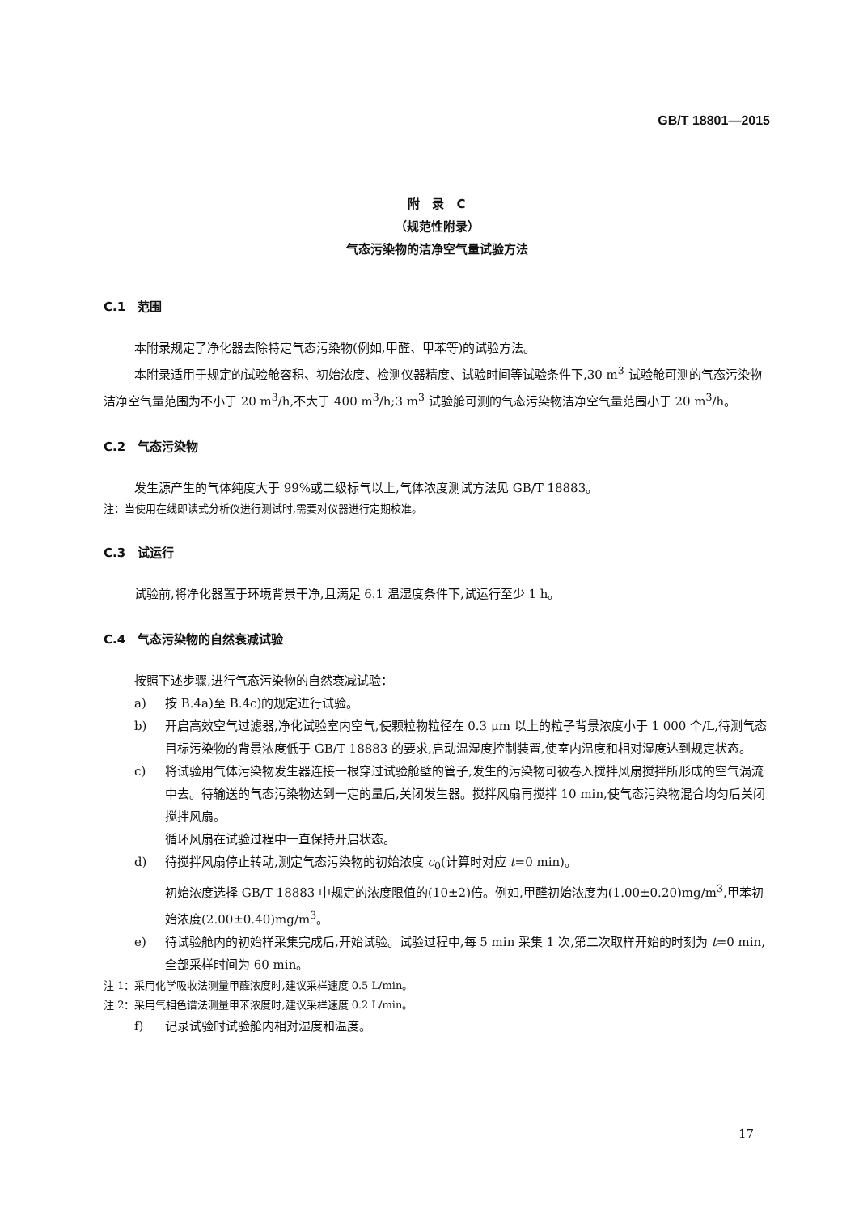GB/T 18801—2015
附　录　C
（规范性附录）
气态污染物的洁净空气量试验方法
C.1　范围
本附录规定了净化器去除特定气态污染物(例如,甲醛、甲苯等)的试验方法。
本附录适用于规定的试验舱容积、初始浓度、检测仪器精度、试验时间等试验条件下,30 m<sup>3</sup> 试验舱可测的气态污染物洁净空气量范围为不小于 20 m<sup>3</sup>/h,不大于 400 m<sup>3</sup>/h;3 m<sup>3</sup> 试验舱可测的气态污染物洁净空气量范围小于 20 m<sup>3</sup>/h。
C.2　气态污染物
发生源产生的气体纯度大于 99%或二级标气以上,气体浓度测试方法见 GB/T 18883。
注：当使用在线即读式分析仪进行测试时,需要对仪器进行定期校准。
C.3　试运行
试验前,将净化器置于环境背景干净,且满足 6.1 温湿度条件下,试运行至少 1 h。
C.4　气态污染物的自然衰减试验
按照下述步骤,进行气态污染物的自然衰减试验：
a) 按 B.4a)至 B.4c)的规定进行试验。
b) 开启高效空气过滤器,净化试验室内空气,使颗粒物粒径在 0.3 μm 以上的粒子背景浓度小于 1 000 个/L,待测气态目标污染物的背景浓度低于 GB/T 18883 的要求,启动温湿度控制装置,使室内温度和相对湿度达到规定状态。
c) 将试验用气体污染物发生器连接一根穿过试验舱壁的管子,发生的污染物可被卷入搅拌风扇搅拌所形成的空气涡流中去。待输送的气态污染物达到一定的量后,关闭发生器。搅拌风扇再搅拌 10 min,使气态污染物混合均匀后关闭搅拌风扇。
循环风扇在试验过程中一直保持开启状态。
d) 待搅拌风扇停止转动,测定气态污染物的初始浓度 c<sub>0</sub>(计算时对应 t=0 min)。
初始浓度选择 GB/T 18883 中规定的浓度限值的(10±2)倍。例如,甲醛初始浓度为(1.00±0.20)mg/m<sup>3</sup>,甲苯初始浓度(2.00±0.40)mg/m<sup>3</sup>。
e) 待试验舱内的初始样采集完成后,开始试验。试验过程中,每 5 min 采集 1 次,第二次取样开始的时刻为 t=0 min,全部采样时间为 60 min。
注 1：采用化学吸收法测量甲醛浓度时,建议采样速度 0.5 L/min。
注 2：采用气相色谱法测量甲苯浓度时,建议采样速度 0.2 L/min。
f) 记录试验时试验舱内相对湿度和温度。
17